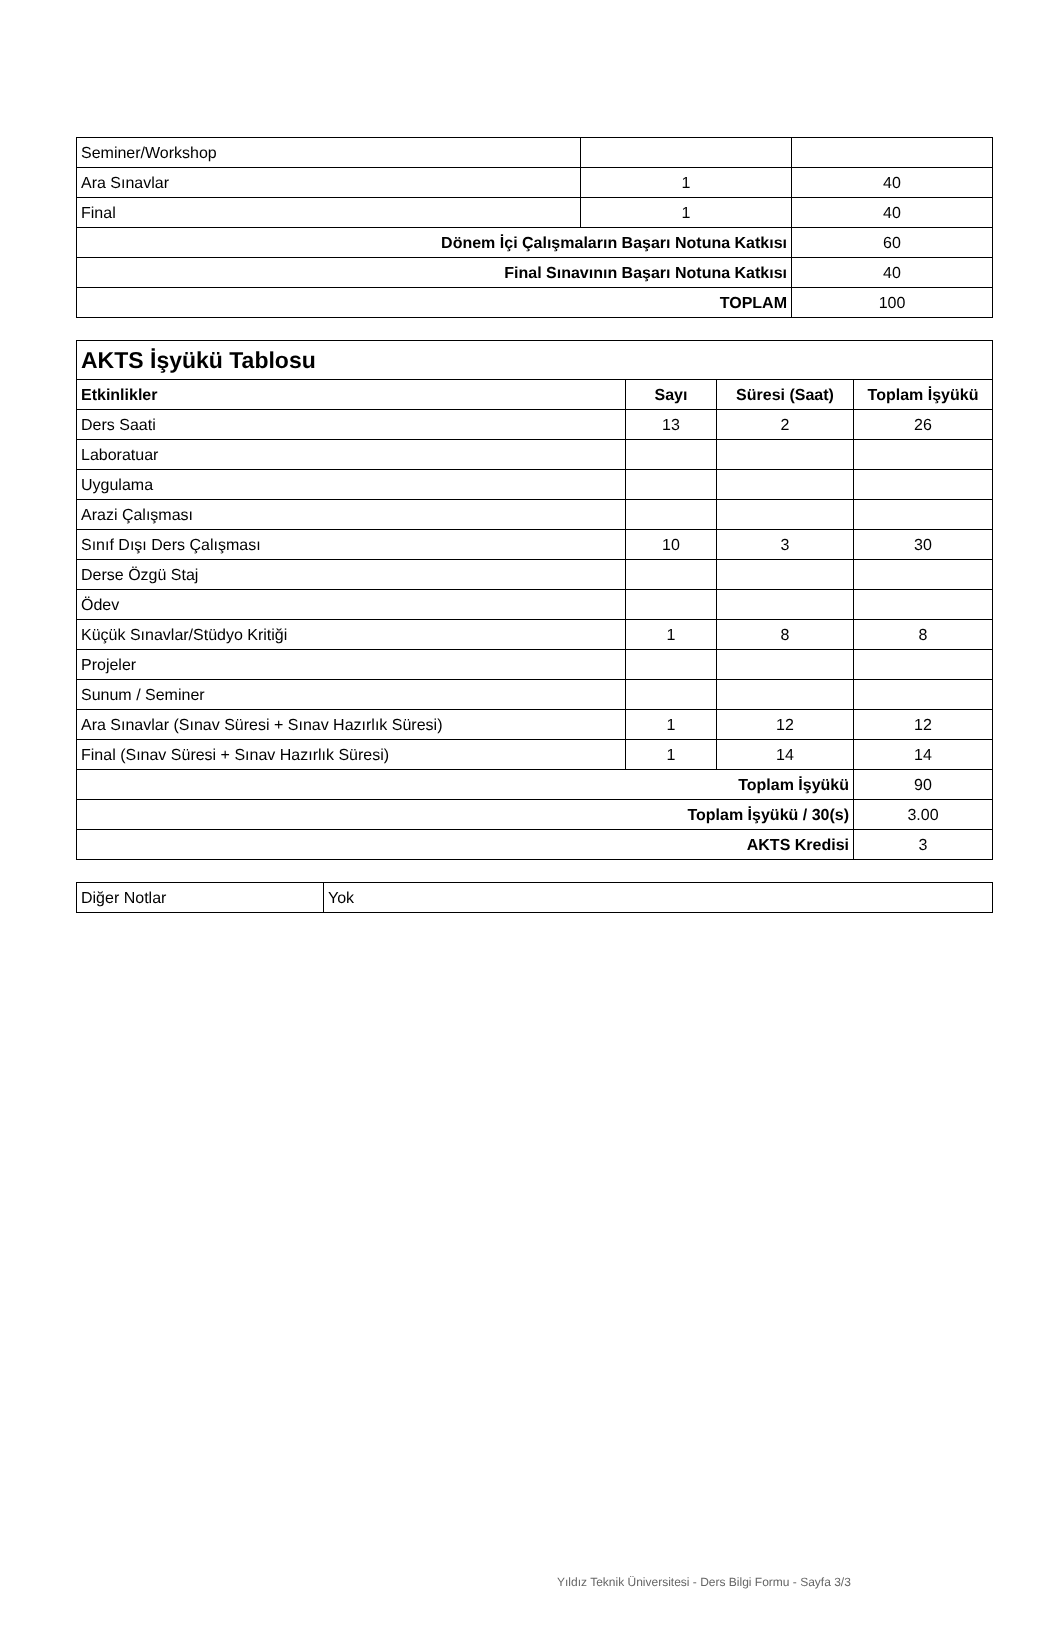| Seminer/Workshop | | |
| Ara Sınavlar | 1 | 40 |
| Final | 1 | 40 |
| Dönem İçi Çalışmaların Başarı Notuna Katkısı | | 60 |
| Final Sınavının Başarı Notuna Katkısı | | 40 |
| TOPLAM | | 100 |
| AKTS İşyükü Tablosu | | | |
| --- | --- | --- | --- |
| Etkinlikler | Sayı | Süresi (Saat) | Toplam İşyükü |
| Ders Saati | 13 | 2 | 26 |
| Laboratuar | | | |
| Uygulama | | | |
| Arazi Çalışması | | | |
| Sınıf Dışı Ders Çalışması | 10 | 3 | 30 |
| Derse Özgü Staj | | | |
| Ödev | | | |
| Küçük Sınavlar/Stüdyo Kritiği | 1 | 8 | 8 |
| Projeler | | | |
| Sunum / Seminer | | | |
| Ara Sınavlar (Sınav Süresi + Sınav Hazırlık Süresi) | 1 | 12 | 12 |
| Final (Sınav Süresi + Sınav Hazırlık Süresi) | 1 | 14 | 14 |
| Toplam İşyükü | | | 90 |
| Toplam İşyükü / 30(s) | | | 3.00 |
| AKTS Kredisi | | | 3 |
| Diğer Notlar | Yok |
Yıldız Teknik Üniversitesi - Ders Bilgi Formu - Sayfa 3/3